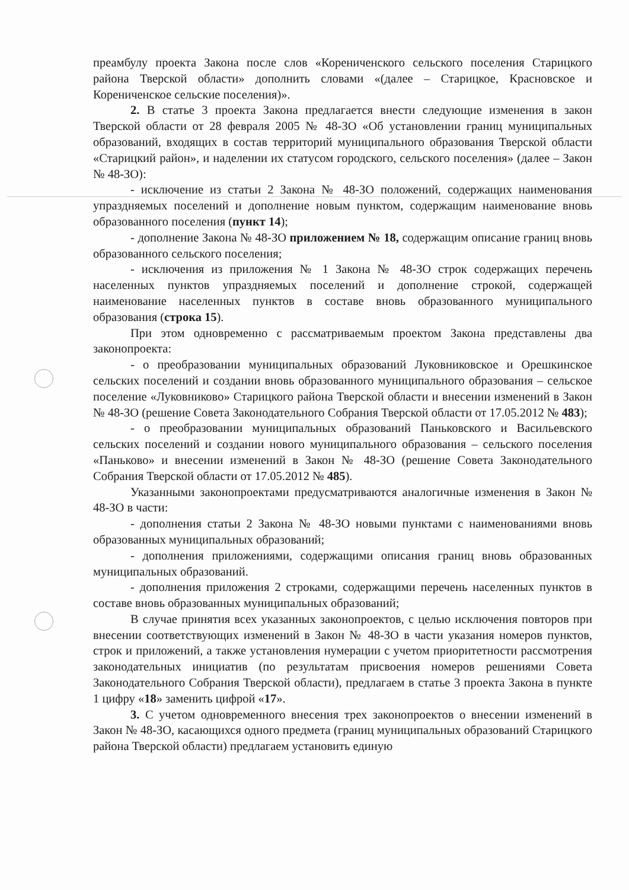преамбулу проекта Закона после слов «Корениченского сельского поселения Старицкого района Тверской области» дополнить словами «(далее – Старицкое, Красновское и Корениченское сельские поселения)».
2. В статье 3 проекта Закона предлагается внести следующие изменения в закон Тверской области от 28 февраля 2005 № 48-ЗО «Об установлении границ муниципальных образований, входящих в состав территорий муниципального образования Тверской области «Старицкий район», и наделении их статусом городского, сельского поселения» (далее – Закон № 48-ЗО):
- исключение из статьи 2 Закона № 48-ЗО положений, содержащих наименования упраздняемых поселений и дополнение новым пунктом, содержащим наименование вновь образованного поселения (пункт 14);
- дополнение Закона № 48-ЗО приложением № 18, содержащим описание границ вновь образованного сельского поселения;
- исключения из приложения № 1 Закона № 48-ЗО строк содержащих перечень населенных пунктов упраздняемых поселений и дополнение строкой, содержащей наименование населенных пунктов в составе вновь образованного муниципального образования (строка 15).
При этом одновременно с рассматриваемым проектом Закона представлены два законопроекта:
- о преобразовании муниципальных образований Луковниковское и Орешкинское сельских поселений и создании вновь образованного муниципального образования – сельское поселение «Луковниково» Старицкого района Тверской области и внесении изменений в Закон № 48-ЗО (решение Совета Законодательного Собрания Тверской области от 17.05.2012 № 483);
- о преобразовании муниципальных образований Паньковского и Васильевского сельских поселений и создании нового муниципального образования – сельского поселения «Паньково» и внесении изменений в Закон № 48-ЗО (решение Совета Законодательного Собрания Тверской области от 17.05.2012 № 485).
Указанными законопроектами предусматриваются аналогичные изменения в Закон № 48-ЗО в части:
- дополнения статьи 2 Закона № 48-ЗО новыми пунктами с наименованиями вновь образованных муниципальных образований;
- дополнения приложениями, содержащими описания границ вновь образованных муниципальных образований.
- дополнения приложения 2 строками, содержащими перечень населенных пунктов в составе вновь образованных муниципальных образований;
В случае принятия всех указанных законопроектов, с целью исключения повторов при внесении соответствующих изменений в Закон № 48-ЗО в части указания номеров пунктов, строк и приложений, а также установления нумерации с учетом приоритетности рассмотрения законодательных инициатив (по результатам присвоения номеров решениями Совета Законодательного Собрания Тверской области), предлагаем в статье 3 проекта Закона в пункте 1 цифру «18» заменить цифрой «17».
3. С учетом одновременного внесения трех законопроектов о внесении изменений в Закон № 48-ЗО, касающихся одного предмета (границ муниципальных образований Старицкого района Тверской области) предлагаем установить единую